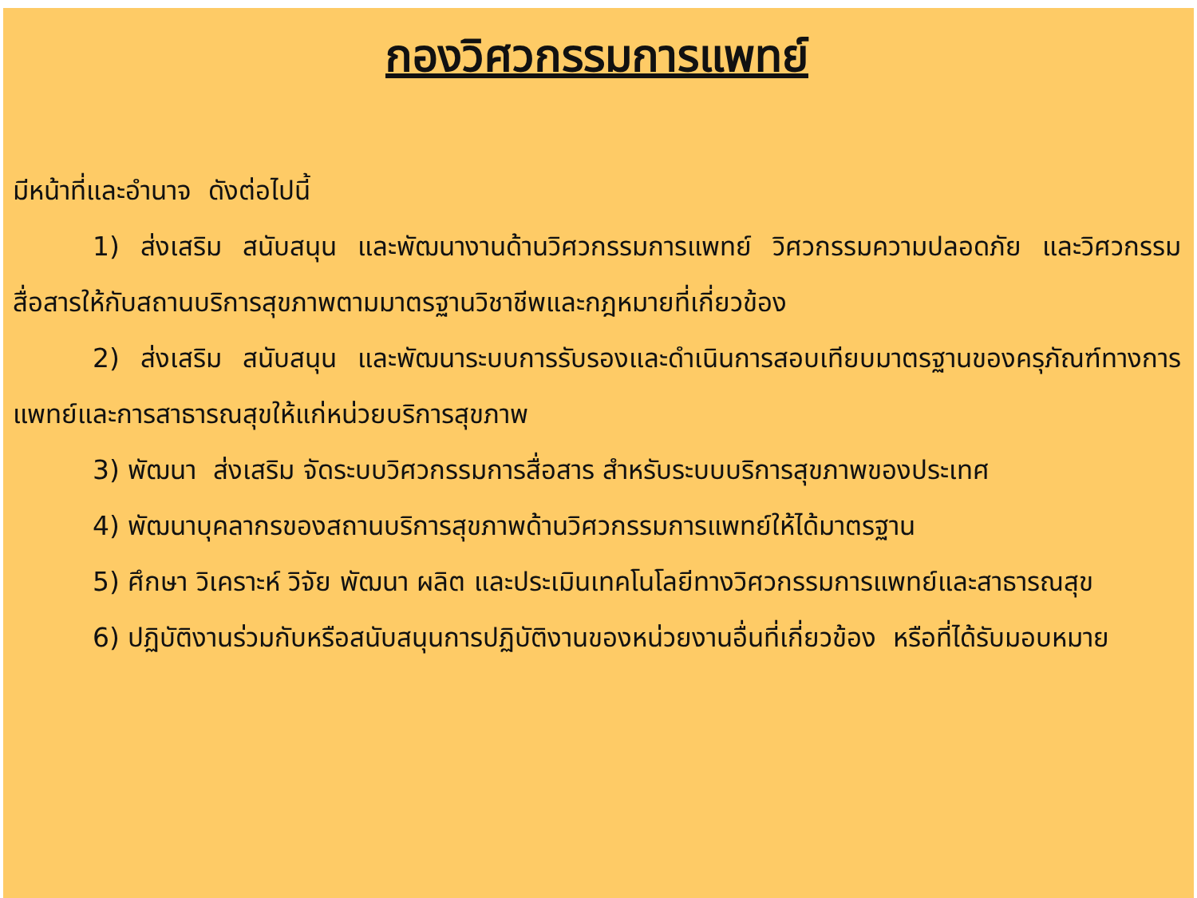กองวิศวกรรมการแพทย์
มีหน้าที่และอำนาจ ดังต่อไปนี้
1) ส่งเสริม สนับสนุน และพัฒนางานด้านวิศวกรรมการแพทย์ วิศวกรรมความปลอดภัย และวิศวกรรมสื่อสารให้กับสถานบริการสุขภาพตามมาตรฐานวิชาชีพและกฎหมายที่เกี่ยวข้อง
2) ส่งเสริม สนับสนุน และพัฒนาระบบการรับรองและดำเนินการสอบเทียบมาตรฐานของครุภัณฑ์ทางการแพทย์และการสาธารณสุขให้แก่หน่วยบริการสุขภาพ
3) พัฒนา ส่งเสริม จัดระบบวิศวกรรมการสื่อสาร สำหรับระบบบริการสุขภาพของประเทศ
4) พัฒนาบุคลากรของสถานบริการสุขภาพด้านวิศวกรรมการแพทย์ให้ได้มาตรฐาน
5) ศึกษา วิเคราะห์ วิจัย พัฒนา ผลิต และประเมินเทคโนโลยีทางวิศวกรรมการแพทย์และสาธารณสุข
6) ปฏิบัติงานร่วมกับหรือสนับสนุนการปฏิบัติงานของหน่วยงานอื่นที่เกี่ยวข้อง หรือที่ได้รับมอบหมาย